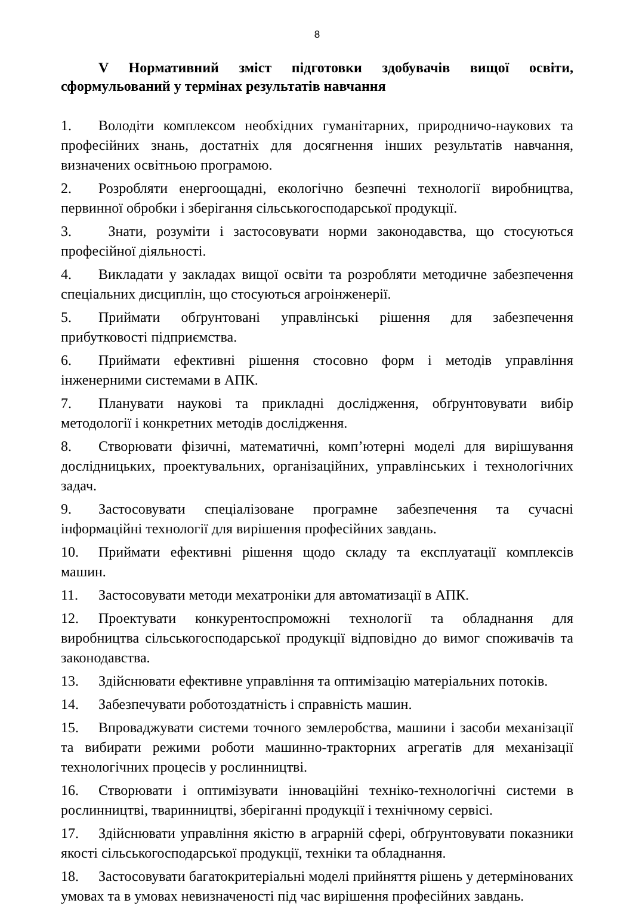8
V Нормативний зміст підготовки здобувачів вищої освіти, сформульований у термінах результатів навчання
1. Володіти комплексом необхідних гуманітарних, природничо-наукових та професійних знань, достатніх для досягнення інших результатів навчання, визначених освітньою програмою.
2. Розробляти енергоощадні, екологічно безпечні технології виробництва, первинної обробки і зберігання сільськогосподарської продукції.
3. Знати, розуміти і застосовувати норми законодавства, що стосуються професійної діяльності.
4. Викладати у закладах вищої освіти та розробляти методичне забезпечення спеціальних дисциплін, що стосуються агроінженерії.
5. Приймати обґрунтовані управлінські рішення для забезпечення прибутковості підприємства.
6. Приймати ефективні рішення стосовно форм і методів управління інженерними системами в АПК.
7. Планувати наукові та прикладні дослідження, обґрунтовувати вибір методології і конкретних методів дослідження.
8. Створювати фізичні, математичні, комп’ютерні моделі для вирішування дослідницьких, проектувальних, організаційних, управлінських і технологічних задач.
9. Застосовувати спеціалізоване програмне забезпечення та сучасні інформаційні технології для вирішення професійних завдань.
10. Приймати ефективні рішення щодо складу та експлуатації комплексів машин.
11. Застосовувати методи мехатроніки для автоматизації в АПК.
12. Проектувати конкурентоспроможні технології та обладнання для виробництва сільськогосподарської продукції відповідно до вимог споживачів та законодавства.
13. Здійснювати ефективне управління та оптимізацію матеріальних потоків.
14. Забезпечувати роботоздатність і справність машин.
15. Впроваджувати системи точного землеробства, машини і засоби механізації та вибирати режими роботи машинно-тракторних агрегатів для механізації технологічних процесів у рослинництві.
16. Створювати і оптимізувати інноваційні техніко-технологічні системи в рослинництві, тваринництві, зберіганні продукції і технічному сервісі.
17. Здійснювати управління якістю в аграрній сфері, обґрунтовувати показники якості сільськогосподарської продукції, техніки та обладнання.
18. Застосовувати багатокритеріальні моделі прийняття рішень у детермінованих умовах та в умовах невизначеності під час вирішення професійних завдань.